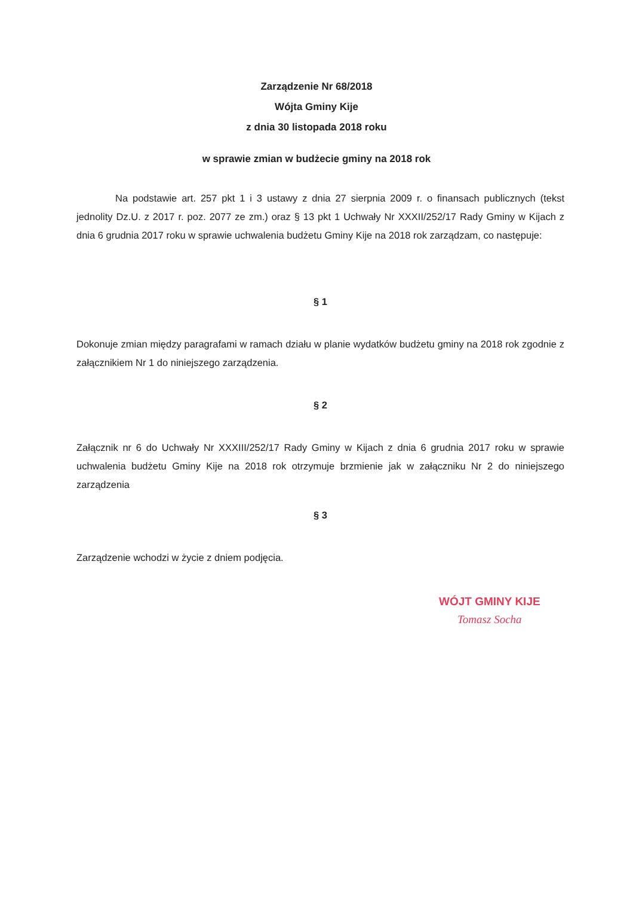Zarządzenie Nr 68/2018
Wójta Gminy Kije
z dnia 30 listopada 2018 roku
w sprawie zmian w budżecie gminy na 2018 rok
Na podstawie art. 257 pkt 1 i 3 ustawy z dnia 27 sierpnia 2009 r. o finansach publicznych (tekst jednolity Dz.U. z 2017 r. poz. 2077 ze zm.) oraz § 13 pkt 1 Uchwały Nr XXXII/252/17 Rady Gminy w Kijach z dnia 6 grudnia 2017 roku w sprawie uchwalenia budżetu Gminy Kije na 2018 rok zarządzam, co następuje:
§ 1
Dokonuje zmian między paragrafami w ramach działu w planie wydatków budżetu gminy na 2018 rok zgodnie z załącznikiem Nr 1 do niniejszego zarządzenia.
§ 2
Załącznik nr 6 do Uchwały Nr XXXIII/252/17 Rady Gminy w Kijach z dnia 6 grudnia 2017 roku w sprawie uchwalenia budżetu Gminy Kije na 2018 rok otrzymuje brzmienie jak w załączniku Nr 2 do niniejszego zarządzenia
§ 3
Zarządzenie wchodzi w życie z dniem podjęcia.
WÓJT GMINY KIJE
Tomasz Socha